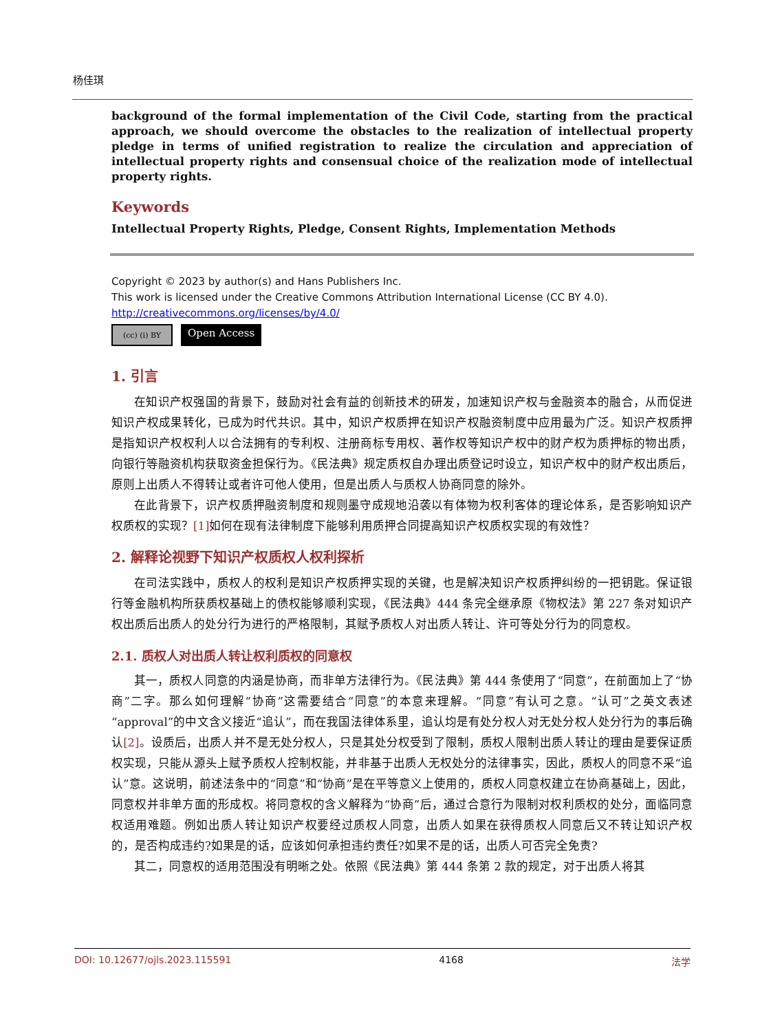杨佳琪
background of the formal implementation of the Civil Code, starting from the practical approach, we should overcome the obstacles to the realization of intellectual property pledge in terms of unified registration to realize the circulation and appreciation of intellectual property rights and consensual choice of the realization mode of intellectual property rights.
Keywords
Intellectual Property Rights, Pledge, Consent Rights, Implementation Methods
Copyright © 2023 by author(s) and Hans Publishers Inc.
This work is licensed under the Creative Commons Attribution International License (CC BY 4.0).
http://creativecommons.org/licenses/by/4.0/
(cc) (i) BY
Open Access
1. 引言
在知识产权强国的背景下，鼓励对社会有益的创新技术的研发，加速知识产权与金融资本的融合，从而促进知识产权成果转化，已成为时代共识。其中，知识产权质押在知识产权融资制度中应用最为广泛。知识产权质押是指知识产权权利人以合法拥有的专利权、注册商标专用权、著作权等知识产权中的财产权为质押标的物出质，向银行等融资机构获取资金担保行为。《民法典》规定质权自办理出质登记时设立，知识产权中的财产权出质后，原则上出质人不得转让或者许可他人使用，但是出质人与质权人协商同意的除外。
在此背景下，识产权质押融资制度和规则墨守成规地沿袭以有体物为权利客体的理论体系，是否影响知识产权质权的实现？[1] 如何在现有法律制度下能够利用质押合同提高知识产权质权实现的有效性？
2. 解释论视野下知识产权质权人权利探析
在司法实践中，质权人的权利是知识产权质押实现的关键，也是解决知识产权质押纠纷的一把钥匙。保证银行等金融机构所获质权基础上的债权能够顺利实现，《民法典》444 条完全继承原《物权法》第 227 条对知识产权出质后出质人的处分行为进行的严格限制，其赋予质权人对出质人转让、许可等处分行为的同意权。
2.1. 质权人对出质人转让权利质权的同意权
其一，质权人同意的内涵是协商，而非单方法律行为。《民法典》第 444 条使用了“同意”，在前面加上了“协商”二字。那么如何理解“协商”这需要结合“同意”的本意来理解。“同意”有认可之意。“认可”之英文表述“approval”的中文含义接近“追认”，而在我国法律体系里，追认均是有处分权人对无处分权人处分行为的事后确认[2]。设质后，出质人并不是无处分权人，只是其处分权受到了限制，质权人限制出质人转让的理由是要保证质权实现，只能从源头上赋予质权人控制权能，并非基于出质人无权处分的法律事实，因此，质权人的同意不采“追认”意。这说明，前述法条中的“同意”和“协商”是在平等意义上使用的，质权人同意权建立在协商基础上，因此，同意权并非单方面的形成权。将同意权的含义解释为“协商”后，通过合意行为限制对权利质权的处分，面临同意权适用难题。例如出质人转让知识产权要经过质权人同意，出质人如果在获得质权人同意后又不转让知识产权的，是否构成违约?如果是的话，应该如何承担违约责任?如果不是的话，出质人可否完全免责?
其二，同意权的适用范围没有明晰之处。依照《民法典》第 444 条第 2 款的规定，对于出质人将其
DOI: 10.12677/ojls.2023.115591 4168 法学